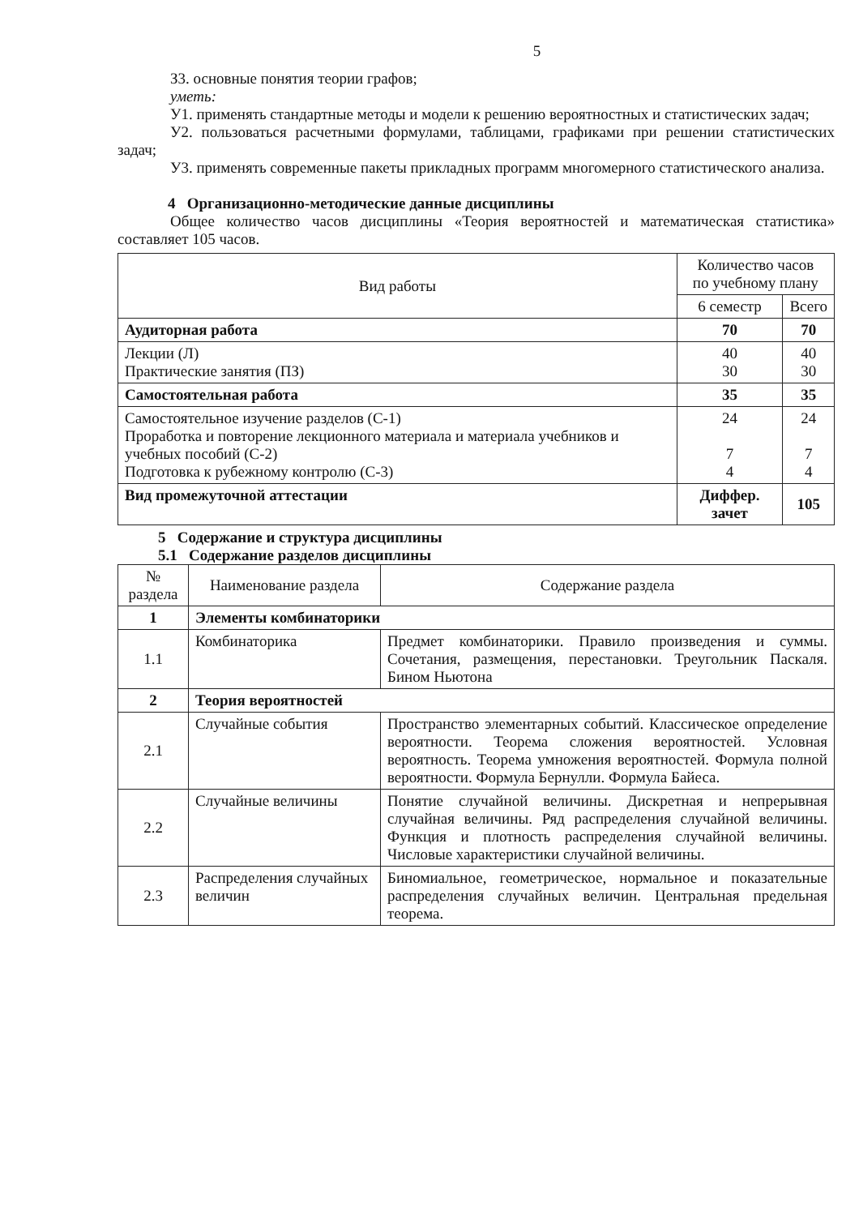5
З3. основные понятия теории графов;
уметь:
У1. применять стандартные методы и модели к решению вероятностных и статистических задач;
У2. пользоваться расчетными формулами, таблицами, графиками при решении статистических задач;
У3. применять современные пакеты прикладных программ многомерного статистического анализа.
4 Организационно-методические данные дисциплины
Общее количество часов дисциплины «Теория вероятностей и математическая статистика» составляет 105 часов.
| Вид работы | Количество часов по учебному плану | |
| --- | --- | --- |
| | 6 семестр | Всего |
| Аудиторная работа | 70 | 70 |
| Лекции (Л) Практические занятия (ПЗ) | 40 30 | 40 30 |
| Самостоятельная работа | 35 | 35 |
| Самостоятельное изучение разделов (С-1) Проработка и повторение лекционного материала и материала учебников и учебных пособий (С-2) Подготовка к рубежному контролю (С-3) | 24 7 4 | 24 7 4 |
| Вид промежуточной аттестации | Диффер. зачет | 105 |
5 Содержание и структура дисциплины
5.1 Содержание разделов дисциплины
| № раздела | Наименование раздела | Содержание раздела |
| --- | --- | --- |
| 1 | Элементы комбинаторики | |
| 1.1 | Комбинаторика | Предмет комбинаторики. Правило произведения и суммы. Сочетания, размещения, перестановки. Треугольник Паскаля. Бином Ньютона |
| 2 | Теория вероятностей | |
| 2.1 | Случайные события | Пространство элементарных событий. Классическое определение вероятности. Теорема сложения вероятностей. Условная вероятность. Теорема умножения вероятностей. Формула полной вероятности. Формула Бернулли. Формула Байеса. |
| 2.2 | Случайные величины | Понятие случайной величины. Дискретная и непрерывная случайная величины. Ряд распределения случайной величины. Функция и плотность распределения случайной величины. Числовые характеристики случайной величины. |
| 2.3 | Распределения случайных величин | Биномиальное, геометрическое, нормальное и показательные распределения случайных величин. Центральная предельная теорема. |